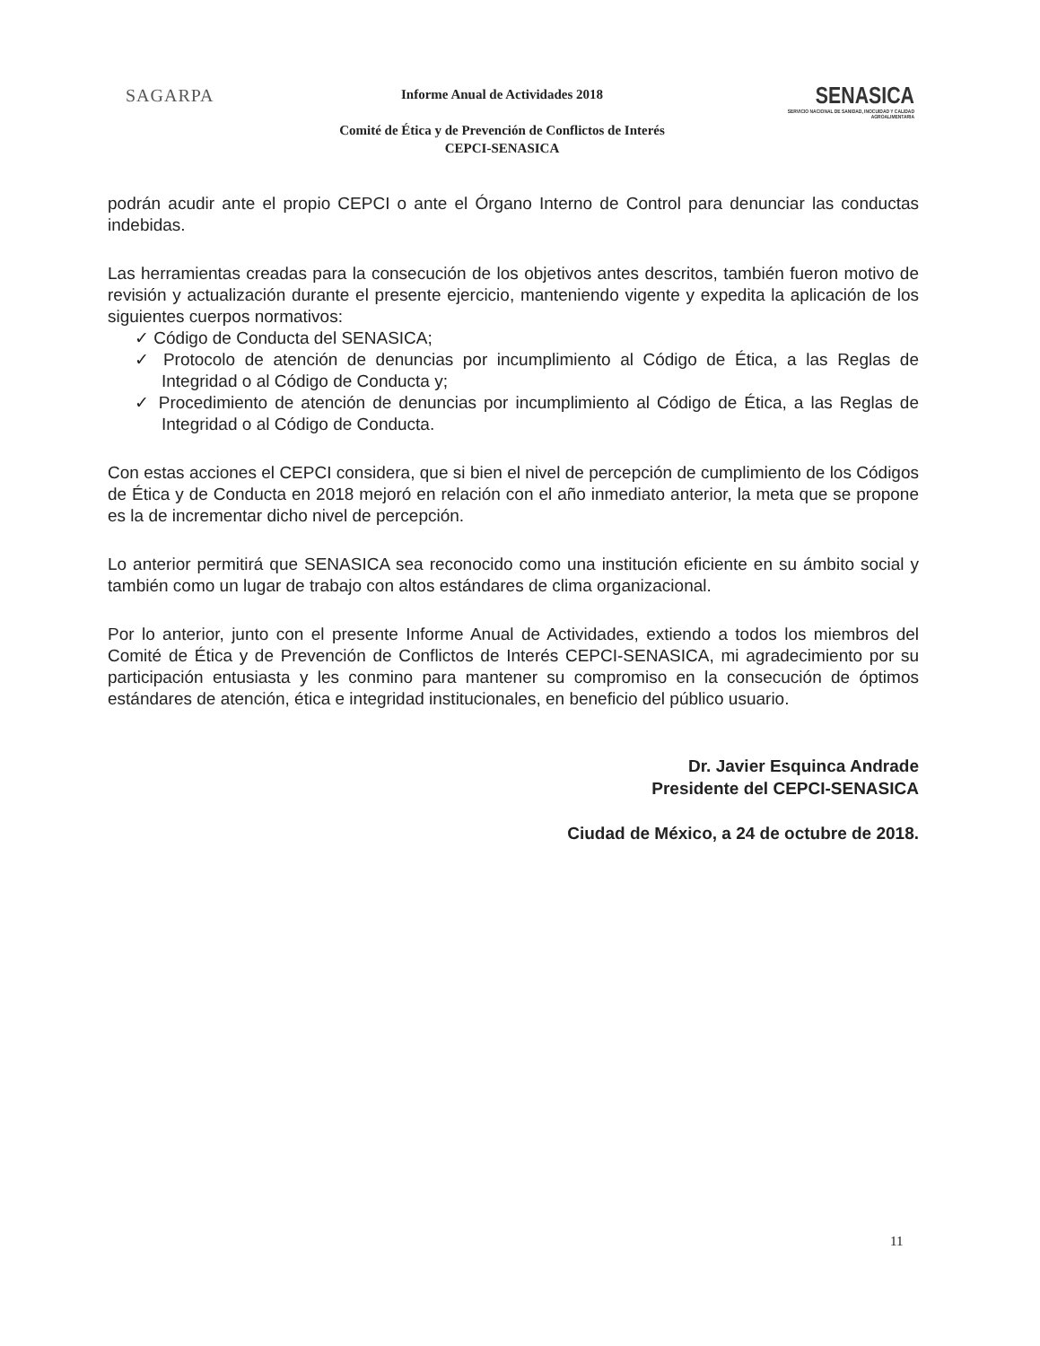SAGARPA
Informe Anual de Actividades 2018
Comité de Ética y de Prevención de Conflictos de Interés
CEPCI-SENASICA
SENASICA
SERVICIO NACIONAL DE SANIDAD, INOCUIDAD Y CALIDAD AGROALIMENTARIA
podrán acudir ante el propio CEPCI o ante el Órgano Interno de Control para denunciar las conductas indebidas.
Las herramientas creadas para la consecución de los objetivos antes descritos, también fueron motivo de revisión y actualización durante el presente ejercicio, manteniendo vigente y expedita la aplicación de los siguientes cuerpos normativos:
✓ Código de Conducta del SENASICA;
✓ Protocolo de atención de denuncias por incumplimiento al Código de Ética, a las Reglas de Integridad o al Código de Conducta y;
✓ Procedimiento de atención de denuncias por incumplimiento al Código de Ética, a las Reglas de Integridad o al Código de Conducta.
Con estas acciones el CEPCI considera, que si bien el nivel de percepción de cumplimiento de los Códigos de Ética y de Conducta en 2018 mejoró en relación con el año inmediato anterior, la meta que se propone es la de incrementar dicho nivel de percepción.
Lo anterior permitirá que SENASICA sea reconocido como una institución eficiente en su ámbito social y también como un lugar de trabajo con altos estándares de clima organizacional.
Por lo anterior, junto con el presente Informe Anual de Actividades, extiendo a todos los miembros del Comité de Ética y de Prevención de Conflictos de Interés CEPCI-SENASICA, mi agradecimiento por su participación entusiasta y les conmino para mantener su compromiso en la consecución de óptimos estándares de atención, ética e integridad institucionales, en beneficio del público usuario.
Dr. Javier Esquinca Andrade
Presidente del CEPCI-SENASICA
Ciudad de México, a 24 de octubre de 2018.
11